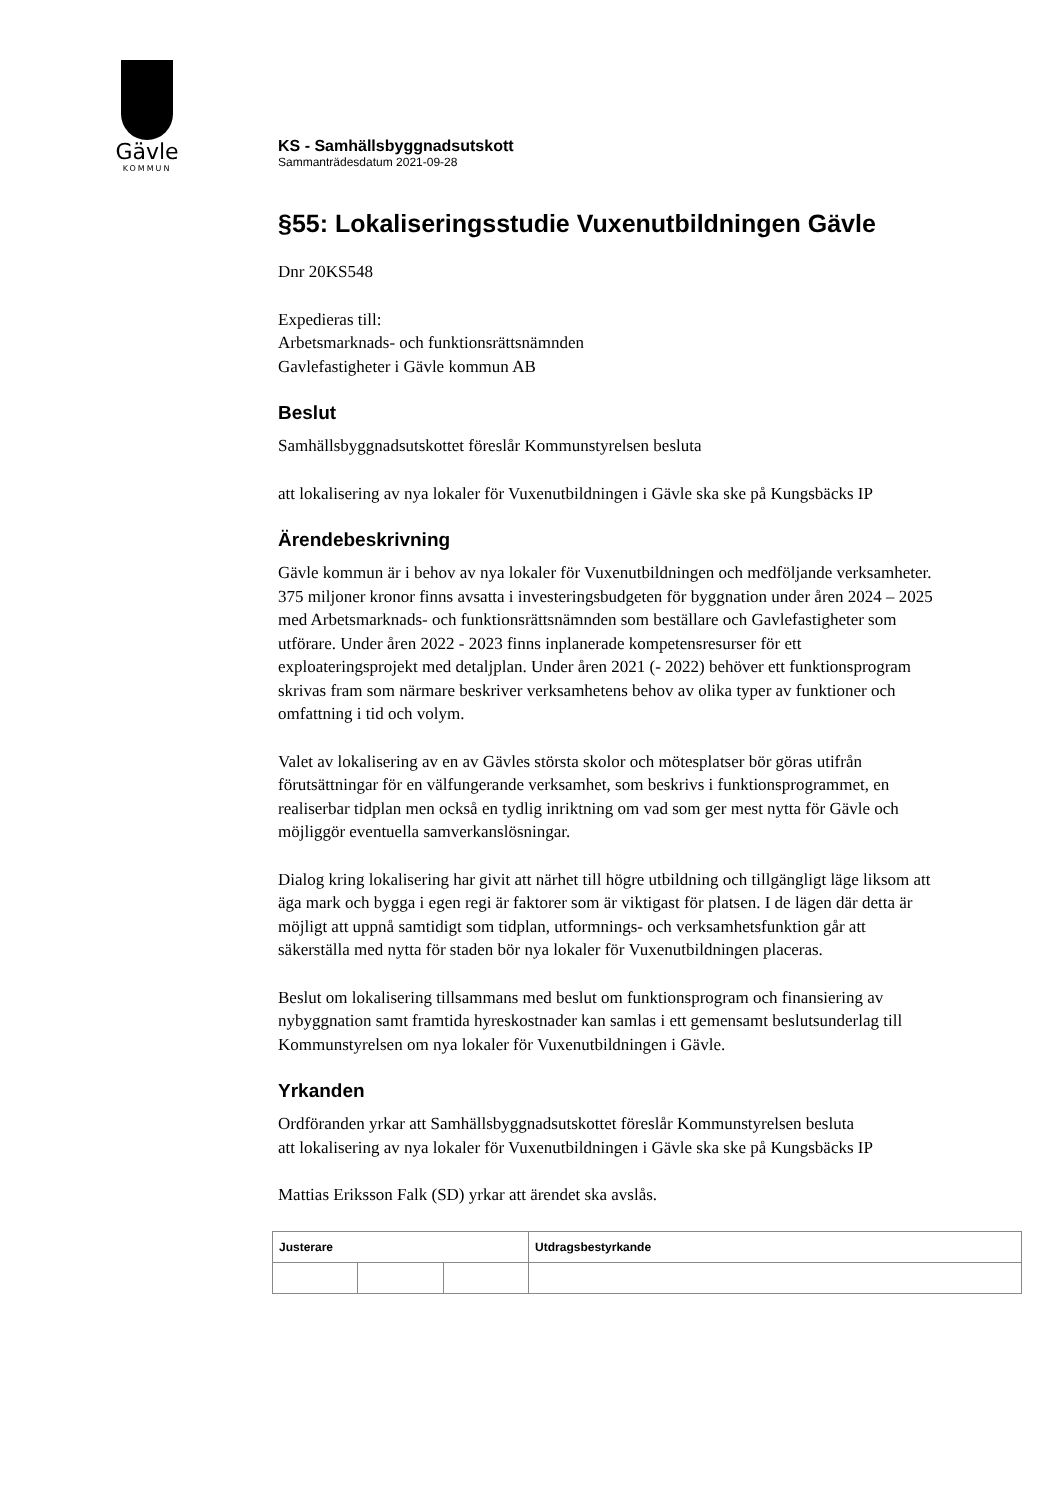Gävle
KOMMUN
KS - Samhällsbyggnadsutskott
Sammanträdesdatum 2021-09-28
§55: Lokaliseringsstudie Vuxenutbildningen Gävle
Dnr 20KS548
Expedieras till:
Arbetsmarknads- och funktionsrättsnämnden
Gavlefastigheter i Gävle kommun AB
Beslut
Samhällsbyggnadsutskottet föreslår Kommunstyrelsen besluta
att lokalisering av nya lokaler för Vuxenutbildningen i Gävle ska ske på Kungsbäcks IP
Ärendebeskrivning
Gävle kommun är i behov av nya lokaler för Vuxenutbildningen och medföljande verksamheter. 375 miljoner kronor finns avsatta i investeringsbudgeten för byggnation under åren 2024 – 2025 med Arbetsmarknads- och funktionsrättsnämnden som beställare och Gavlefastigheter som utförare. Under åren 2022 - 2023 finns inplanerade kompetensresurser för ett exploateringsprojekt med detaljplan. Under åren 2021 (- 2022) behöver ett funktionsprogram skrivas fram som närmare beskriver verksamhetens behov av olika typer av funktioner och omfattning i tid och volym.
Valet av lokalisering av en av Gävles största skolor och mötesplatser bör göras utifrån förutsättningar för en välfungerande verksamhet, som beskrivs i funktionsprogrammet, en realiserbar tidplan men också en tydlig inriktning om vad som ger mest nytta för Gävle och möjliggör eventuella samverkanslösningar.
Dialog kring lokalisering har givit att närhet till högre utbildning och tillgängligt läge liksom att äga mark och bygga i egen regi är faktorer som är viktigast för platsen. I de lägen där detta är möjligt att uppnå samtidigt som tidplan, utformnings- och verksamhetsfunktion går att säkerställa med nytta för staden bör nya lokaler för Vuxenutbildningen placeras.
Beslut om lokalisering tillsammans med beslut om funktionsprogram och finansiering av nybyggnation samt framtida hyreskostnader kan samlas i ett gemensamt beslutsunderlag till Kommunstyrelsen om nya lokaler för Vuxenutbildningen i Gävle.
Yrkanden
Ordföranden yrkar att Samhällsbyggnadsutskottet föreslår Kommunstyrelsen besluta
att lokalisering av nya lokaler för Vuxenutbildningen i Gävle ska ske på Kungsbäcks IP
Mattias Eriksson Falk (SD) yrkar att ärendet ska avslås.
| Justerare | | | Utdragsbestyrkande |
| --- | --- | --- | --- |